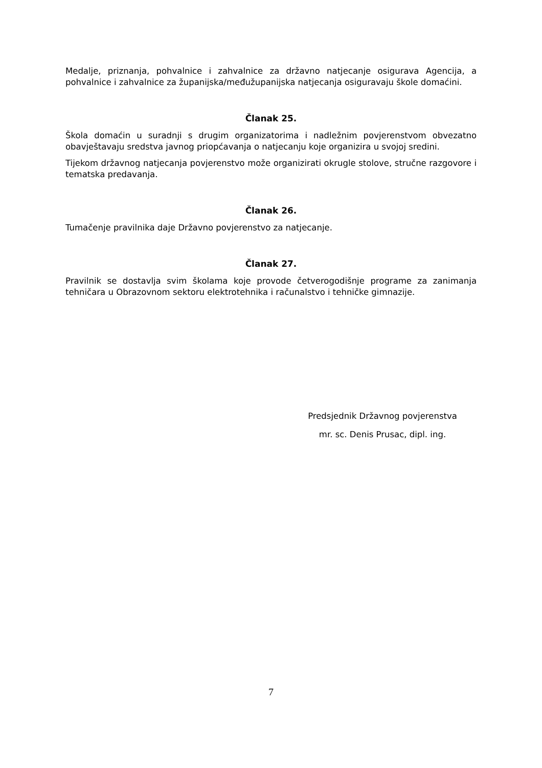Medalje, priznanja, pohvalnice i zahvalnice za državno natjecanje osigurava Agencija, a pohvalnice i zahvalnice za županijska/međužupanijska natjecanja osiguravaju škole domaćini.
Članak 25.
Škola domaćin u suradnji s drugim organizatorima i nadležnim povjerenstvom obvezatno obavještavaju sredstva javnog priopćavanja o natjecanju koje organizira u svojoj sredini.
Tijekom državnog natjecanja povjerenstvo može organizirati okrugle stolove, stručne razgovore i tematska predavanja.
Članak 26.
Tumačenje pravilnika daje Državno povjerenstvo za natjecanje.
Članak 27.
Pravilnik se dostavlja svim školama koje provode četverogodišnje programe za zanimanja tehničara u Obrazovnom sektoru elektrotehnika i računalstvo i tehničke gimnazije.
Predsjednik Državnog povjerenstva
mr. sc. Denis Prusac, dipl. ing.
7